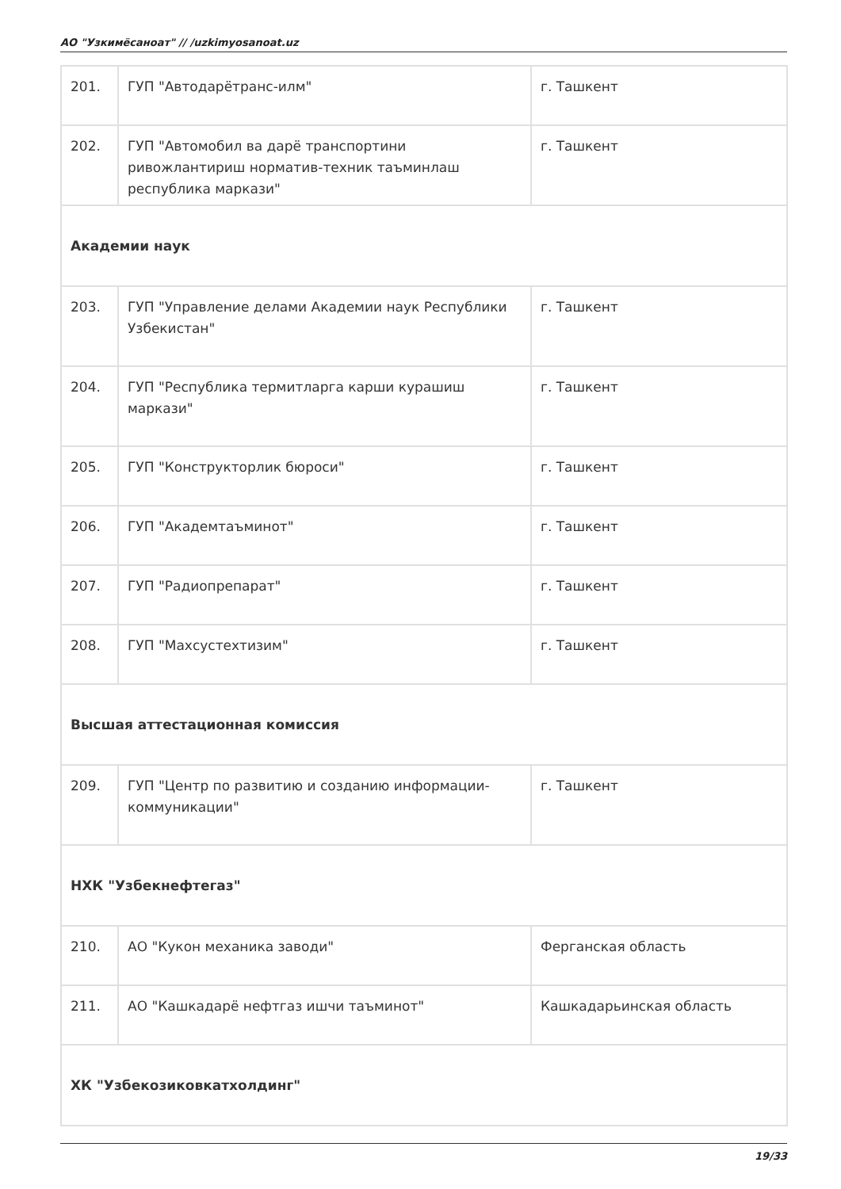АО "Узкимёсаноат" // /uzkimyosanoat.uz
| 201. | ГУП "Автодарётранс-илм" | г. Ташкент |
| 202. | ГУП "Автомобил ва дарё транспортини ривожлантириш норматив-техник таъминлаш республика маркази" | г. Ташкент |
| Академии наук | | |
| 203. | ГУП "Управление делами Академии наук Республики Узбекистан" | г. Ташкент |
| 204. | ГУП "Республика термитларга карши курашиш маркази" | г. Ташкент |
| 205. | ГУП "Конструкторлик бюроси" | г. Ташкент |
| 206. | ГУП "Академтаъминот" | г. Ташкент |
| 207. | ГУП "Радиопрепарат" | г. Ташкент |
| 208. | ГУП "Махсустехтизим" | г. Ташкент |
| Высшая аттестационная комиссия | | |
| 209. | ГУП "Центр по развитию и созданию информации-коммуникации" | г. Ташкент |
| НХК "Узбекнефтегаз" | | |
| 210. | АО "Кукон механика заводи" | Ферганская область |
| 211. | АО "Кашкадарё нефтгаз ишчи таъминот" | Кашкадарьинская область |
| ХК "Узбекозиковкатхолдинг" | | |
19/33